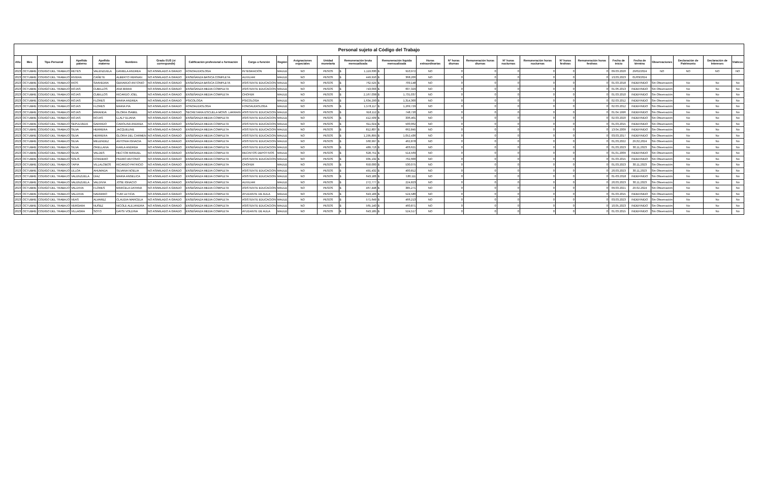| Personal sujeto al Código del Trabajo | | | | | | | | | | | | | | | | | | | | | | | | | | | | |
| --- | --- | --- | --- | --- | --- | --- | --- | --- | --- | --- | --- | --- | --- | --- | --- | --- | --- | --- | --- | --- | --- | --- | --- | --- | --- | --- | --- | --- |
| Año | Mes | Tipo Personal | Apellido paterno | Apellido materno | Nombres | Grado EUS (si corresponde) | Calificación profesional o formación | Cargo o función | Región | Asignaciones especiales | Unidad monetaria | Remuneración bruta mensualizada | | Remuneración líquida mensualizada | | Horas extraordinarias | Nº horas diurnas | Remuneración horas diurnas | Nº horas nocturnas | Remuneración horas nocturnas | Nº horas festivas | Remuneración horas festivas | Fecha de inicio | Fecha de término | Observaciones | Declaración de Patrimonio | Declaración de Intereses | Viaticos |
| 2023 | OCTUBRE | CODIGO DEL TRABAJO | REYES | VALENZUELA | DANIELA ANDREA | NO ASIMILADO A GRADO | FONOAUDIOLOGA | INTEGRACIÓN | MAULE | NO | PESOS | $ | 1,119,630 | $ | 910,972 | NO | 0 | 0 | 0 | 0 | 0 | 0 | 09.03.2020 | 29/02/2024 | NO | NO | NO | NO |
| 2023 | OCTUBRE | CODIGO DEL TRABAJO | RIVERA | CAÑETE | ALBERTO HERNAN | NO ASIMILADO A GRADO | ENSEÑANZA BASICA COMPLETA | AUXILIAR | MAULE | NO | PESOS | $ | 449,910 | $ | 368,206 | NO | 0 | 0 | 0 | 0 | 0 | 0 | 13,03,2023 | 01/03/2024 | | | | |
| 2023 | OCTUBRE | CODIGO DEL TRABAJO | RIOS | SAAVEDRA | GERARDO ANTONIO | NO ASIMILADO A GRADO | ENSEÑANZA BASICA COMPLETA | ASISTENTE EDUCACION | MAULE | NO | PESOS | $ | 762,525 | $ | 709,148 | NO | 0 | 0 | 0 | 0 | 0 | 0 | 01.03.2018 | INDEFINIDO | Sin Observación | No | No | No |
| 2023 | OCTUBRE | CODIGO DEL TRABAJO | ROJAS | CUBILLOS | ANA MARIA | NO ASIMILADO A GRADO | ENSEÑANZA MEDIA COMPLETA | ASISTENTE EDUCACION | MAULE | NO | PESOS | $ | 743,093 | $ | 607,329 | NO | 0 | 0 | 0 | 0 | 0 | 0 | 01.06.2013 | INDEFINIDO | Sin Observación | No | No | No |
| 2023 | OCTUBRE | CODIGO DEL TRABAJO | ROJAS | CUBILLOS | RICARDO JOEL | NO ASIMILADO A GRADO | ENSEÑANZA MEDIA COMPLETA | CHOFER | MAULE | NO | PESOS | $ | 2,167,038 | $ | 1,731,037 | NO | 0 | 0 | 0 | 0 | 0 | 0 | 01.03.2010 | INDEFINIDO | Sin Observación | No | No | No |
| 2023 | OCTUBRE | CODIGO DEL TRABAJO | ROJAS | FLORES | MARIA ANDREA | NO ASIMILADO A GRADO | PSICOLOGA | PSICOLOGA | MAULE | NO | PESOS | $ | 1,634,290 | $ | 1,314,300 | NO | 0 | 0 | 0 | 0 | 0 | 0 | 02.03.2012 | INDEFINIDO | Sin Observación | No | No | No |
| 2023 | OCTUBRE | CODIGO DEL TRABAJO | ROJAS | FLORES | MARIA PIA | NO ASIMILADO A GRADO | FONOAUDIOLOGA | FONOAUDIOLOGA | MAULE | NO | PESOS | $ | 1,578,117 | $ | 1,269,729 | NO | 0 | 0 | 0 | 0 | 0 | 0 | 02.03.2012 | INDEFINIDO | Sin Observación | No | No | No |
| 2023 | OCTUBRE | CODIGO DEL TRABAJO | ROJAS | MIRANDA | GLORIA ISABEL | NO ASIMILADO A GRADO | SECRETARIA ESCUELA MONS. LARRAIN | ASISTENTE EDUCACION | MAULE | NO | PESOS | $ | 918,112 | $ | 748,720 | NO | 0 | 0 | 0 | 0 | 0 | 0 | 01.04.1996 | INDEFINIDO | Sin Observación | No | No | No |
| 2023 | OCTUBRE | CODIGO DEL TRABAJO | ROJAS | ROJAS | LLALY ELIANA | NO ASIMILADO A GRADO | ENSEÑANZA MEDIA COMPLETA | ASISTENTE EDUCACION | MAULE | NO | PESOS | $ | 412,509 | $ | 336,401 | NO | 0 | 0 | 0 | 0 | 0 | 0 | 02.03.2020 | INDEFINIDO | Sin Observación | No | No | No |
| 2023 | OCTUBRE | CODIGO DEL TRABAJO | SEPULVEDA | GARRIDO | CAROLINA ANDREA | NO ASIMILADO A GRADO | ENSEÑANZA MEDIA COMPLETA | ASISTENTE EDUCACION | MAULE | NO | PESOS | $ | 611,024 | $ | 500,062 | NO | 0 | 0 | 0 | 0 | 0 | 0 | 01,03,2015 | INDEFINIDO | Sin Observación | No | No | No |
| 2023 | OCTUBRE | CODIGO DEL TRABAJO | SILVA | HERRERA | JACQUELINE | NO ASIMILADO A GRADO | ENSEÑANZA MEDIA COMPLETA | ASISTENTE EDUCACION | MAULE | NO | PESOS | $ | 812,807 | $ | 662,845 | NO | 0 | 0 | 0 | 0 | 0 | 0 | 13.04.2009 | INDEFINIDO | Sin Observación | No | No | No |
| 2023 | OCTUBRE | CODIGO DEL TRABAJO | SILVA | HERRERA | GLORIA DEL CARMEN | NO ASIMILADO A GRADO | ENSEÑANZA MEDIA COMPLETA | ASISTENTE EDUCACION | MAULE | NO | PESOS | $ | 1,295,895 | $ | 1,052,436 | NO | 0 | 0 | 0 | 0 | 0 | 0 | 03,03,2017 | INDEFINIDO | Sin Observación | No | No | No |
| 2023 | OCTUBRE | CODIGO DEL TRABAJO | SILVA | MELENDEZ | ANTONIA IGNACIA | NO ASIMILADO A GRADO | ENSEÑANZA MEDIA COMPLETA | ASISTENTE EDUCACION | MAULE | NO | PESOS | $ | 560,997 | $ | 462,878 | NO | 0 | 0 | 0 | 0 | 0 | 0 | 01,03,2022 | 29,02,2024 | Sin Observación | No | No | No |
| 2023 | OCTUBRE | CODIGO DEL TRABAJO | SILVA | ORELLANA | KARLA ANDREA | NO ASIMILADO A GRADO | ENSEÑANZA MEDIA COMPLETA | ASISTENTE EDUCACION | MAULE | NO | PESOS | $ | 489,713 | $ | 403,621 | NO | 0 | 0 | 0 | 0 | 0 | 0 | 01,03,2023 | 30,11,2023 | Sin Observación | No | No | No |
| 2023 | OCTUBRE | CODIGO DEL TRABAJO | SILVA | VALDES | HECTOR MANUEL | NO ASIMILADO A GRADO | ENSEÑANZA MEDIA COMPLETA | RECINTOS DEPOTIVOS | MAULE | NO | PESOS | $ | 628,751 | $ | 514,569 | NO | 0 | 0 | 0 | 0 | 0 | 0 | 01,01,2009 | INDEFINIDO | Sin Observación | No | No | No |
| 2023 | OCTUBRE | CODIGO DEL TRABAJO | SOLIS | CORDERO | PEDRO ANTONIO | NO ASIMILADO A GRADO | ENSEÑANZA MEDIA COMPLETA | ASISTENTE EDUCACION | MAULE | NO | PESOS | $ | 935,132 | $ | 762,600 | NO | 0 | 0 | 0 | 0 | 0 | 0 | 01.03.2015 | INDEFINIDO | Sin Observación | No | No | No |
| 2023 | OCTUBRE | CODIGO DEL TRABAJO | TAPIA | VILLALOBOS | RICARDO PATRICIO | NO ASIMILADO A GRADO | ENSEÑANZA MEDIA COMPLETA | CHOFER | MAULE | NO | PESOS | $ | 650,000 | $ | 530,075 | NO | 0 | 0 | 0 | 0 | 0 | 0 | 01,03,2023 | 30,11,2023 | Sin Observación | No | No | No |
| 2023 | OCTUBRE | CODIGO DEL TRABAJO | ULLOA | AHUMADA | SILVANA NOELIA | NO ASIMILADO A GRADO | ENSEÑANZA MEDIA COMPLETA | ASISTENTE EDUCACION | MAULE | NO | PESOS | $ | 491,432 | $ | 400,812 | NO | 0 | 0 | 0 | 0 | 0 | 0 | 20,03,2023 | 30,11,2023 | Sin Observación | No | No | No |
| 2023 | OCTUBRE | CODIGO DEL TRABAJO | VALENZUELA | DIAZ | MARIA ANGELICA | NO ASIMILADO A GRADO | ENSEÑANZA MEDIA COMPLETA | ASISTENTE EDUCACION | MAULE | NO | PESOS | $ | 643,183 | $ | 530,111 | NO | 0 | 0 | 0 | 0 | 0 | 0 | 01-03.2018 | INDEFINIDO | Sin Observación | No | No | No |
| 2023 | OCTUBRE | CODIGO DEL TRABAJO | VALENZUELA | VALDIVIA | JOSE IGNACIO | NO ASIMILADO A GRADO | ENSEÑANZA MEDIA COMPLETA | AUXILIAR | MAULE | NO | PESOS | $ | 272,777 | $ | 224,823 | NO | 0 | 0 | 0 | 0 | 0 | 0 | 20,03,2023 | 30,11,2023 | Sin Observación | No | No | No |
| 2023 | OCTUBRE | CODIGO DEL TRABAJO | VALDIVIA | FLORES | MARCELA DAYANA | NO ASIMILADO A GRADO | ENSEÑANZA MEDIA COMPLETA | ASISTENTE EDUCACION | MAULE | NO | PESOS | $ | 467,448 | $ | 385,271 | NO | 0 | 0 | 0 | 0 | 0 | 0 | 09.03.2021 | 29.02.2024 | Sin Observación | No | No | No |
| 2023 | OCTUBRE | CODIGO DEL TRABAJO | VALDIVIA | NAVARRO | YURI LETICIA | NO ASIMILADO A GRADO | ENSEÑANZA MEDIA COMPLETA | AYUDANTE DE AULA | MAULE | NO | PESOS | $ | 643,183 | $ | 524,580 | NO | 0 | 0 | 0 | 0 | 0 | 0 | 01.03.2015 | INDEFINIDO | Sin Observación | No | No | No |
| 2023 | OCTUBRE | CODIGO DEL TRABAJO | VEAS | ALVAREZ | CLAUDIA MARCELA | NO ASIMILADO A GRADO | ENSEÑANZA MEDIA COMPLETA | ASISTENTE EDUCACION | MAULE | NO | PESOS | $ | 571,649 | $ | 466,213 | NO | 0 | 0 | 0 | 0 | 0 | 0 | 03,03,2023 | INDEFINIDO | Sin Observación | No | No | No |
| 2023 | OCTUBRE | CODIGO DEL TRABAJO | VERGARA | NUÑEZ | NICOLE ALEJANDRA | NO ASIMILADO A GRADO | ENSEÑANZA MEDIA COMPLETA | ASISTENTE EDUCACION | MAULE | NO | PESOS | $ | 565,140 | $ | 460,871 | NO | 0 | 0 | 0 | 0 | 0 | 0 | 10,05,2023 | INDEFINIDO | Sin Observación | No | No | No |
| 2023 | OCTUBRE | CODIGO DEL TRABAJO | VILLAGRA | SOTO | DAYSI VOLDINA | NO ASIMILADO A GRADO | ENSEÑANZA MEDIA COMPLETA | AYUDANTE DE AULA | MAULE | NO | PESOS | $ | 643,185 | $ | 524,517 | NO | 0 | 0 | 0 | 0 | 0 | 0 | 01.03.2015 | INDEFINIDO | Sin Observación | No | No | No |